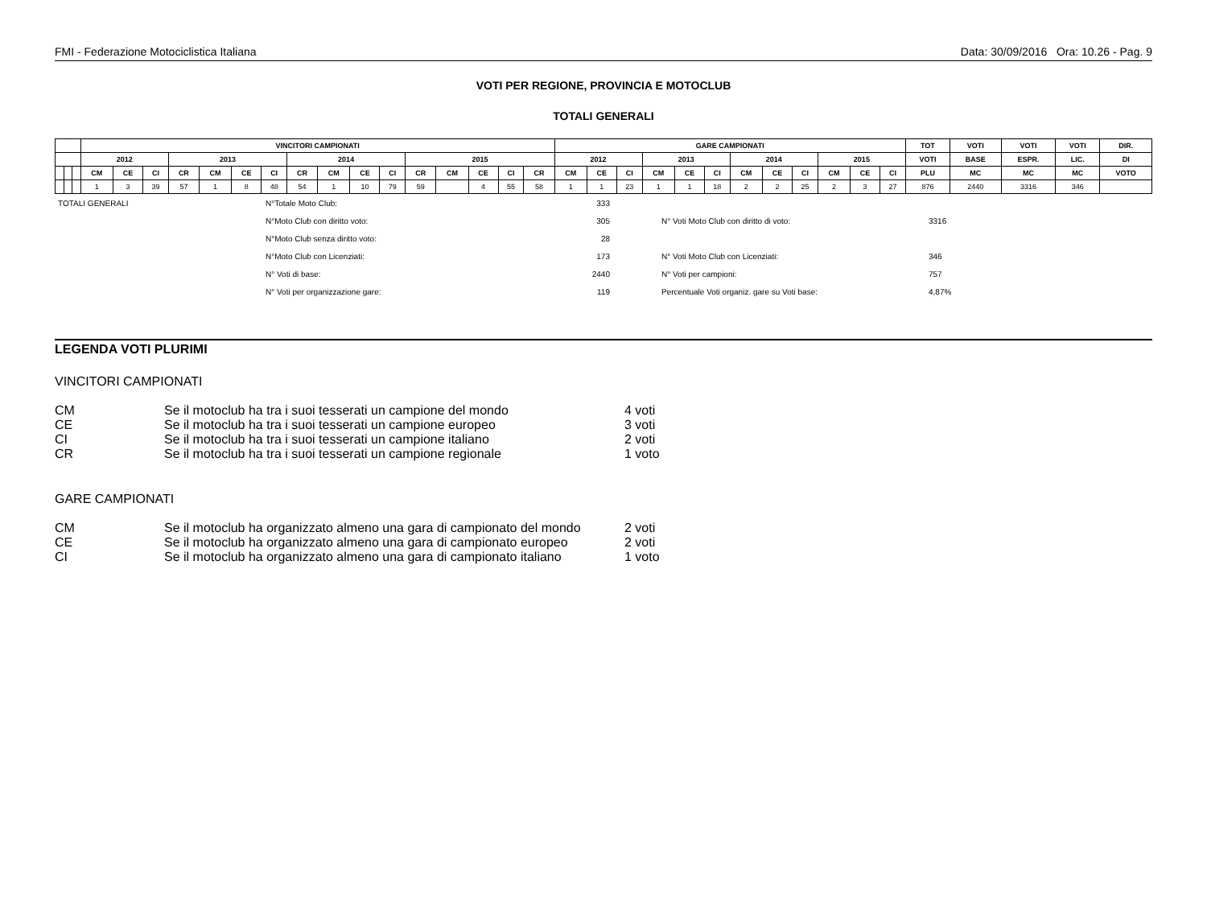FMI - Federazione Motociclistica Italiana Data: 30/09/2016 Ora: 10.26 - Pag. 9
VOTI PER REGIONE, PROVINCIA E MOTOCLUB
TOTALI GENERALI
| | | | VINCITORI CAMPIONATI | | | | | | | | | | | | | | | | GARE CAMPIONATI | | | | | | | | | | | | TOT | VOTI | VOTI | VOTI | DIR. |
| --- | --- | --- | --- | --- | --- | --- | --- | --- | --- | --- | --- | --- | --- | --- | --- | --- | --- | --- | --- | --- | --- | --- | --- | --- | --- | --- | --- | --- | --- | --- | --- | --- | --- | --- | --- |
| | | | 2012 | | | 2013 | | | | 2014 | | | | 2015 | | | | | 2012 | | | 2013 | | | 2014 | | | 2015 | | | VOTI | BASE | ESPR. | LIC. | DI |
| | | | CM | CE | CI | CR | CM | CE | CI | CR | CM | CE | CI | CR | CM | CE | CI | CR | CM | CE | CI | CM | CE | CI | CM | CE | CI | CM | CE | CI | PLU | MC | MC | MC | VOTO |
| | | | 1 | 3 | 39 | 57 | 1 | 8 | 48 | 54 | 1 | 10 | 79 | 59 | | 4 | 55 | 58 | 1 | 1 | 23 | 1 | 1 | 18 | 2 | 2 | 25 | 2 | 3 | 27 | 876 | 2440 | 3316 | 346 | |
| TOTALI GENERALI | N°Totale Moto Club: | 333 | | |
| | N°Moto Club con diritto voto: | 305 | N° Voti Moto Club con diritto di voto: | 3316 |
| | N°Moto Club senza diritto voto: | 28 | | |
| | N°Moto Club con Licenziati: | 173 | N° Voti Moto Club con Licenziati: | 346 |
| | N° Voti di base: | 2440 | N° Voti per campioni: | 757 |
| | N° Voti per organizzazione gare: | 119 | Percentuale Voti organiz. gare su Voti base: | 4,87% |
LEGENDA VOTI PLURIMI
VINCITORI CAMPIONATI
| CM | Se il motoclub ha tra i suoi tesserati un campione del mondo | 4 voti |
| CE | Se il motoclub ha tra i suoi tesserati un campione europeo | 3 voti |
| CI | Se il motoclub ha tra i suoi tesserati un campione italiano | 2 voti |
| CR | Se il motoclub ha tra i suoi tesserati un campione regionale | 1 voto |
GARE CAMPIONATI
| CM | Se il motoclub ha organizzato almeno una gara di campionato del mondo | 2 voti |
| CE | Se il motoclub ha organizzato almeno una gara di campionato europeo | 2 voti |
| CI | Se il motoclub ha organizzato almeno una gara di campionato italiano | 1 voto |